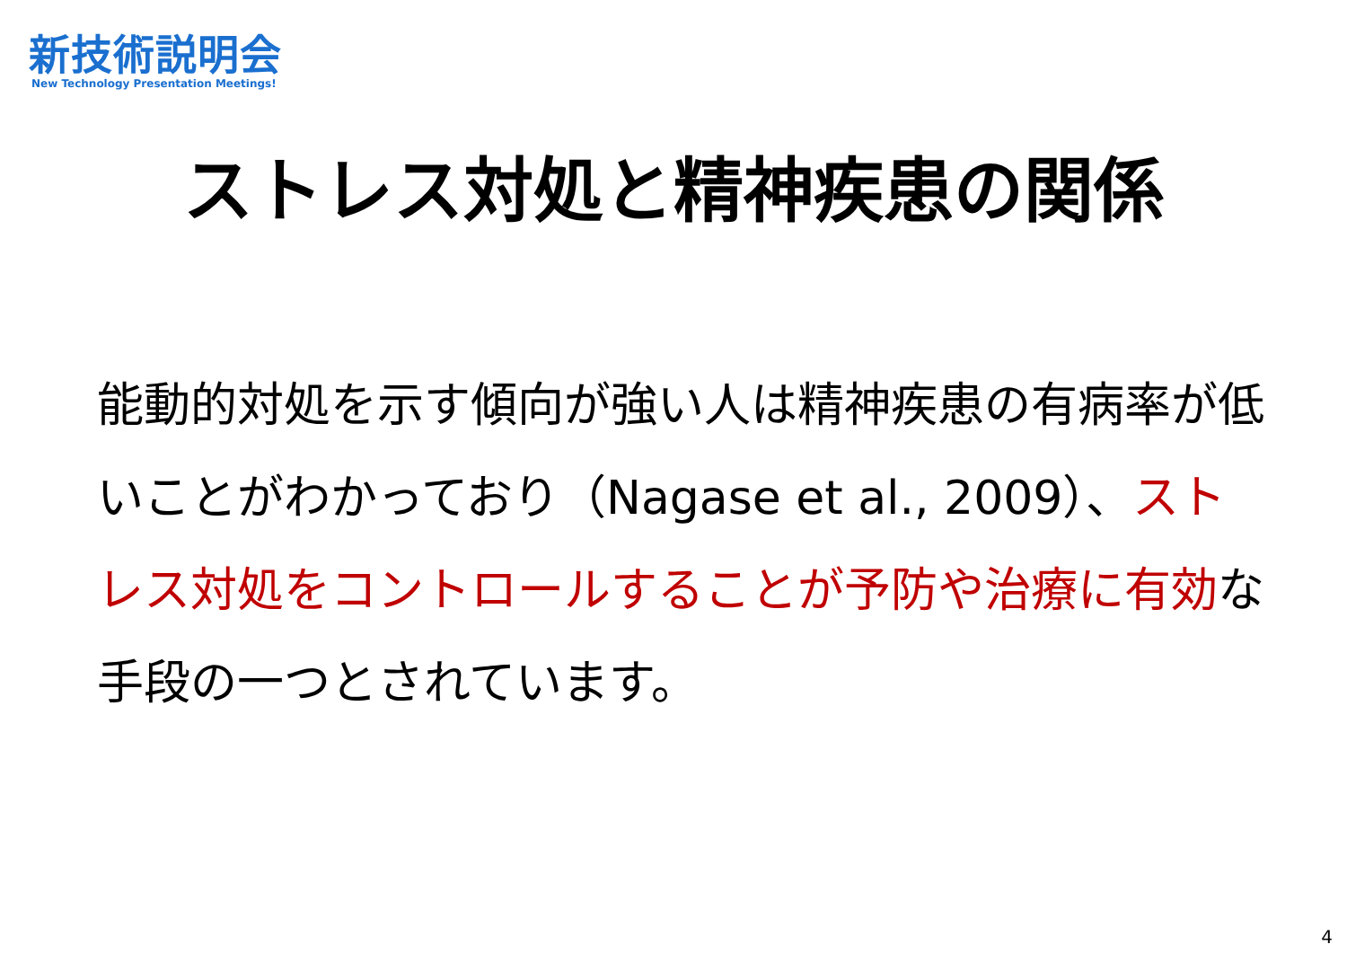新技術説明会
New Technology Presentation Meetings!
ストレス対処と精神疾患の関係
能動的対処を示す傾向が強い人は精神疾患の有病率が低いことがわかっており（Nagase et al., 2009）、ストレス対処をコントロールすることが予防や治療に有効な手段の一つとされています。
4